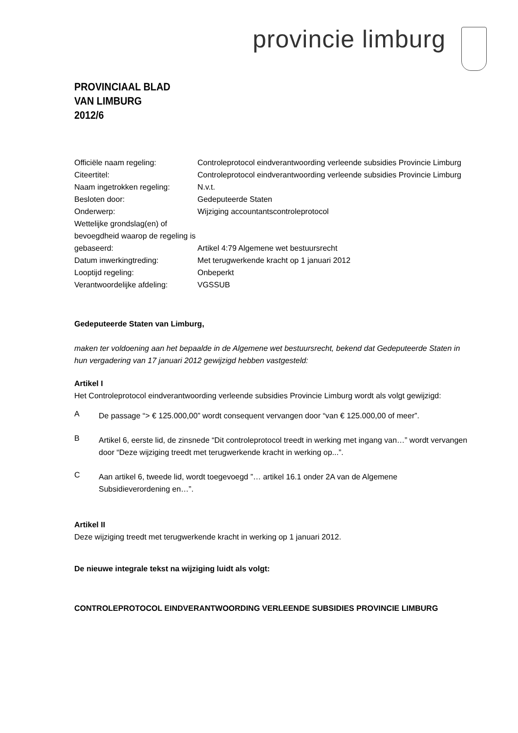provincie limburg
PROVINCIAAL BLAD
VAN LIMBURG
2012/6
| Officiële naam regeling: | Controleprotocol eindverantwoording verleende subsidies Provincie Limburg |
| Citeertitel: | Controleprotocol eindverantwoording verleende subsidies Provincie Limburg |
| Naam ingetrokken regeling: | N.v.t. |
| Besloten door: | Gedeputeerde Staten |
| Onderwerp: | Wijziging accountantscontroleprotocol |
| Wettelijke grondslag(en) of bevoegdheid waarop de regeling is gebaseerd: | Artikel 4:79 Algemene wet bestuursrecht |
| Datum inwerkingtreding: | Met terugwerkende kracht op 1 januari 2012 |
| Looptijd regeling: | Onbeperkt |
| Verantwoordelijke afdeling: | VGSSUB |
Gedeputeerde Staten van Limburg,
maken ter voldoening aan het bepaalde in de Algemene wet bestuursrecht, bekend dat Gedeputeerde Staten in hun vergadering van 17 januari 2012 gewijzigd hebben vastgesteld:
Artikel I
Het Controleprotocol eindverantwoording verleende subsidies Provincie Limburg wordt als volgt gewijzigd:
A
De passage “> € 125.000,00” wordt consequent vervangen door “van € 125.000,00 of meer”.
B
Artikel 6, eerste lid, de zinsnede “Dit controleprotocol treedt in werking met ingang van…” wordt vervangen door “Deze wijziging treedt met terugwerkende kracht in werking op...”.
C
Aan artikel 6, tweede lid, wordt toegevoegd ”… artikel 16.1 onder 2A van de Algemene Subsidieverordening en…”.
Artikel II
Deze wijziging treedt met terugwerkende kracht in werking op 1 januari 2012.
De nieuwe integrale tekst na wijziging luidt als volgt:
CONTROLEPROTOCOL EINDVERANTWOORDING VERLEENDE SUBSIDIES PROVINCIE LIMBURG